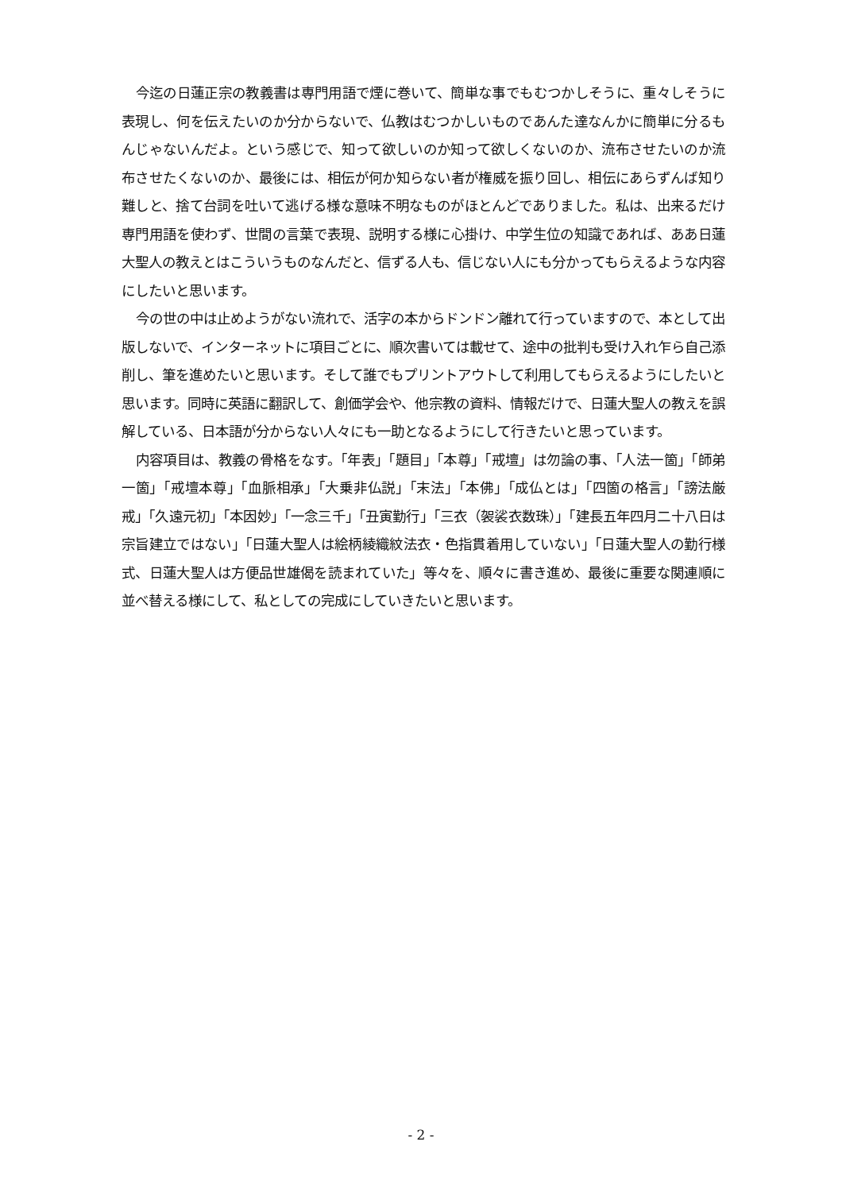今迄の日蓮正宗の教義書は専門用語で煙に巻いて、簡単な事でもむつかしそうに、重々しそうに表現し、何を伝えたいのか分からないで、仏教はむつかしいものであんた達なんかに簡単に分るもんじゃないんだよ。という感じで、知って欲しいのか知って欲しくないのか、流布させたいのか流布させたくないのか、最後には、相伝が何か知らない者が権威を振り回し、相伝にあらずんば知り難しと、捨て台詞を吐いて逃げる様な意味不明なものがほとんどでありました。私は、出来るだけ専門用語を使わず、世間の言葉で表現、説明する様に心掛け、中学生位の知識であれば、ああ日蓮大聖人の教えとはこういうものなんだと、信ずる人も、信じない人にも分かってもらえるような内容にしたいと思います。
今の世の中は止めようがない流れで、活字の本からドンドン離れて行っていますので、本として出版しないで、インターネットに項目ごとに、順次書いては載せて、途中の批判も受け入れ乍ら自己添削し、筆を進めたいと思います。そして誰でもプリントアウトして利用してもらえるようにしたいと思います。同時に英語に翻訳して、創価学会や、他宗教の資料、情報だけで、日蓮大聖人の教えを誤解している、日本語が分からない人々にも一助となるようにして行きたいと思っています。
内容項目は、教義の骨格をなす。「年表」「題目」「本尊」「戒壇」は勿論の事、「人法一箇」「師弟一箇」「戒壇本尊」「血脈相承」「大乗非仏説」「末法」「本佛」「成仏とは」「四箇の格言」「謗法厳戒」「久遠元初」「本因妙」「一念三千」「丑寅勤行」「三衣（袈裟衣数珠）」「建長五年四月二十八日は宗旨建立ではない」「日蓮大聖人は絵柄綾織紋法衣・色指貫着用していない」「日蓮大聖人の勤行様式、日蓮大聖人は方便品世雄偈を読まれていた」等々を、順々に書き進め、最後に重要な関連順に並べ替える様にして、私としての完成にしていきたいと思います。
- 2 -